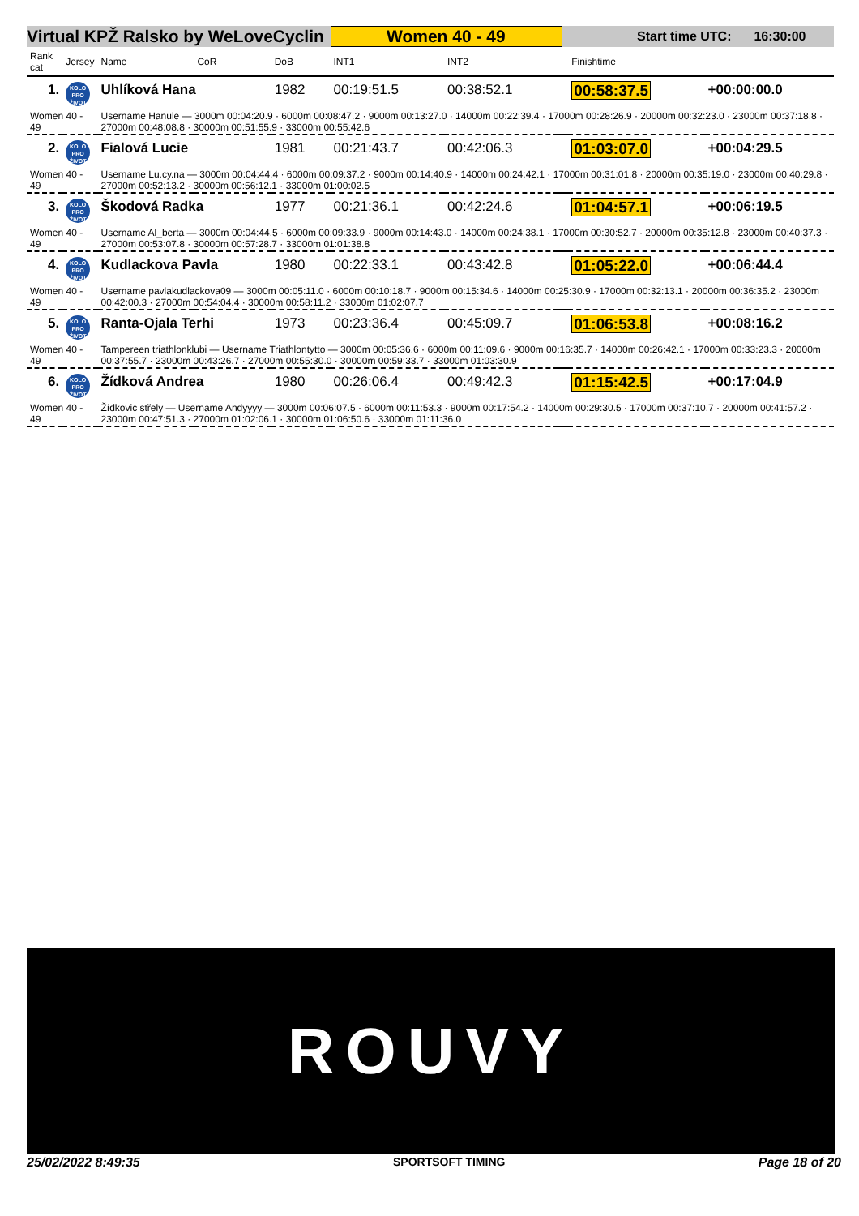Virtual KPŽ Ralsko by WeLoveCyclin Women 40 - 49 Start time UTC: 16:30:00
| Rank cat | Jersey | Name | CoR | DoB | INT1 | INT2 | | Finishtime | |
| --- | --- | --- | --- | --- | --- | --- | --- | --- | --- |
| 1. | KOLO PRO ŽIVOT | Uhlíková Hana | | 1982 | 00:19:51.5 | 00:38:52.1 | | 00:58:37.5 | +00:00:00.0 |
| Women 40 - 49 | | Username Hanule — 3000m 00:04:20.9 · 6000m 00:08:47.2 · 9000m 00:13:27.0 · 14000m 00:22:39.4 · 17000m 00:28:26.9 · 20000m 00:32:23.0 · 23000m 00:37:18.8 · 27000m 00:48:08.8 · 30000m 00:51:55.9 · 33000m 00:55:42.6 | | | | | | | |
| 2. | KOLO PRO ŽIVOT | Fialová Lucie | | 1981 | 00:21:43.7 | 00:42:06.3 | | 01:03:07.0 | +00:04:29.5 |
| Women 40 - 49 | | Username Lu.cy.na — 3000m 00:04:44.4 · 6000m 00:09:37.2 · 9000m 00:14:40.9 · 14000m 00:24:42.1 · 17000m 00:31:01.8 · 20000m 00:35:19.0 · 23000m 00:40:29.8 · 27000m 00:52:13.2 · 30000m 00:56:12.1 · 33000m 01:00:02.5 | | | | | | | |
| 3. | KOLO PRO ŽIVOT | Škodová Radka | | 1977 | 00:21:36.1 | 00:42:24.6 | | 01:04:57.1 | +00:06:19.5 |
| Women 40 - 49 | | Username Al_berta — 3000m 00:04:44.5 · 6000m 00:09:33.9 · 9000m 00:14:43.0 · 14000m 00:24:38.1 · 17000m 00:30:52.7 · 20000m 00:35:12.8 · 23000m 00:40:37.3 · 27000m 00:53:07.8 · 30000m 00:57:28.7 · 33000m 01:01:38.8 | | | | | | | |
| 4. | KOLO PRO ŽIVOT | Kudlackova Pavla | | 1980 | 00:22:33.1 | 00:43:42.8 | | 01:05:22.0 | +00:06:44.4 |
| Women 40 - 49 | | Username pavlakudlackova09 — 3000m 00:05:11.0 · 6000m 00:10:18.7 · 9000m 00:15:34.6 · 14000m 00:25:30.9 · 17000m 00:32:13.1 · 20000m 00:36:35.2 · 23000m 00:42:00.3 · 27000m 00:54:04.4 · 30000m 00:58:11.2 · 33000m 01:02:07.7 | | | | | | | |
| 5. | KOLO PRO ŽIVOT | Ranta-Ojala Terhi | | 1973 | 00:23:36.4 | 00:45:09.7 | | 01:06:53.8 | +00:08:16.2 |
| Women 40 - 49 | | Tampereen triathlonklubi — Username Triathlontytto — 3000m 00:05:36.6 · 6000m 00:11:09.6 · 9000m 00:16:35.7 · 14000m 00:26:42.1 · 17000m 00:33:23.3 · 20000m 00:37:55.7 · 23000m 00:43:26.7 · 27000m 00:55:30.0 · 30000m 00:59:33.7 · 33000m 01:03:30.9 | | | | | | | |
| 6. | KOLO PRO ŽIVOT | Žídková Andrea | | 1980 | 00:26:06.4 | 00:49:42.3 | | 01:15:42.5 | +00:17:04.9 |
| Women 40 - 49 | | Žídkovic střely — Username Andyyyy — 3000m 00:06:07.5 · 6000m 00:11:53.3 · 9000m 00:17:54.2 · 14000m 00:29:30.5 · 17000m 00:37:10.7 · 20000m 00:41:57.2 · 23000m 00:47:51.3 · 27000m 01:02:06.1 · 30000m 01:06:50.6 · 33000m 01:11:36.0 | | | | | | | |
ROUVY
25/02/2022 8:49:35 SPORTSOFT TIMING Page 18 of 20